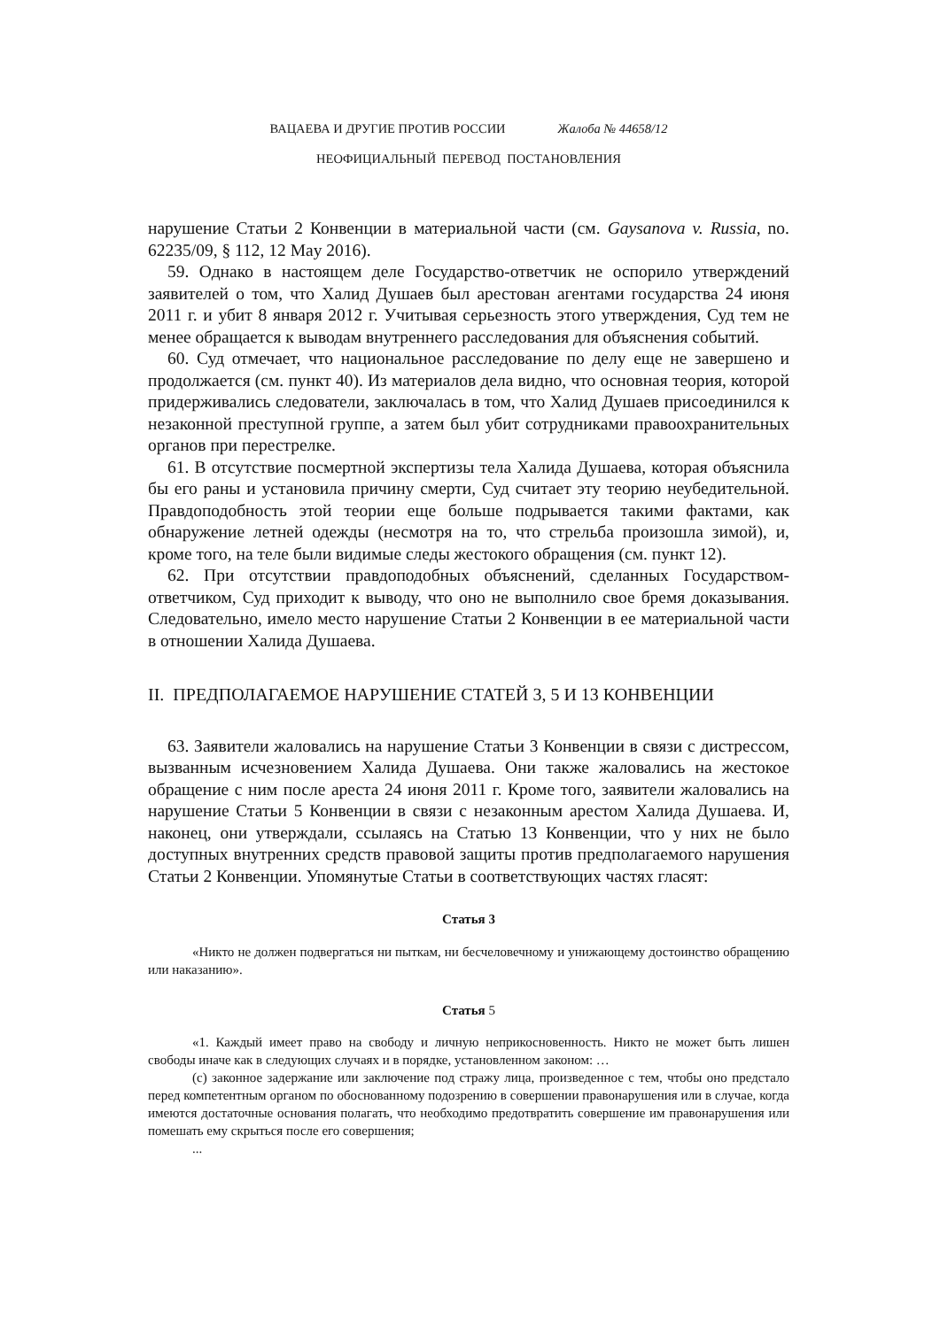ВАЦАЕВА И ДРУГИЕ ПРОТИВ РОССИИ Жалоба № 44658/12
НЕОФИЦИАЛЬНЫЙ ПЕРЕВОД ПОСТАНОВЛЕНИЯ
нарушение Статьи 2 Конвенции в материальной части (см. Gaysanova v. Russia, no. 62235/09, § 112, 12 May 2016).
59. Однако в настоящем деле Государство-ответчик не оспорило утверждений заявителей о том, что Халид Душаев был арестован агентами государства 24 июня 2011 г. и убит 8 января 2012 г. Учитывая серьезность этого утверждения, Суд тем не менее обращается к выводам внутреннего расследования для объяснения событий.
60. Суд отмечает, что национальное расследование по делу еще не завершено и продолжается (см. пункт 40). Из материалов дела видно, что основная теория, которой придерживались следователи, заключалась в том, что Халид Душаев присоединился к незаконной преступной группе, а затем был убит сотрудниками правоохранительных органов при перестрелке.
61. В отсутствие посмертной экспертизы тела Халида Душаева, которая объяснила бы его раны и установила причину смерти, Суд считает эту теорию неубедительной. Правдоподобность этой теории еще больше подрывается такими фактами, как обнаружение летней одежды (несмотря на то, что стрельба произошла зимой), и, кроме того, на теле были видимые следы жестокого обращения (см. пункт 12).
62. При отсутствии правдоподобных объяснений, сделанных Государством-ответчиком, Суд приходит к выводу, что оно не выполнило свое бремя доказывания. Следовательно, имело место нарушение Статьи 2 Конвенции в ее материальной части в отношении Халида Душаева.
II. ПРЕДПОЛАГАЕМОЕ НАРУШЕНИЕ СТАТЕЙ 3, 5 И 13 КОНВЕНЦИИ
63. Заявители жаловались на нарушение Статьи 3 Конвенции в связи с дистрессом, вызванным исчезновением Халида Душаева. Они также жаловались на жестокое обращение с ним после ареста 24 июня 2011 г. Кроме того, заявители жаловались на нарушение Статьи 5 Конвенции в связи с незаконным арестом Халида Душаева. И, наконец, они утверждали, ссылаясь на Статью 13 Конвенции, что у них не было доступных внутренних средств правовой защиты против предполагаемого нарушения Статьи 2 Конвенции. Упомянутые Статьи в соответствующих частях гласят:
Статья 3
«Никто не должен подвергаться ни пыткам, ни бесчеловечному и унижающему достоинство обращению или наказанию».
Статья 5
«1. Каждый имеет право на свободу и личную неприкосновенность. Никто не может быть лишен свободы иначе как в следующих случаях и в порядке, установленном законом: …
(c) законное задержание или заключение под стражу лица, произведенное с тем, чтобы оно предстало перед компетентным органом по обоснованному подозрению в совершении правонарушения или в случае, когда имеются достаточные основания полагать, что необходимо предотвратить совершение им правонарушения или помешать ему скрыться после его совершения;
...